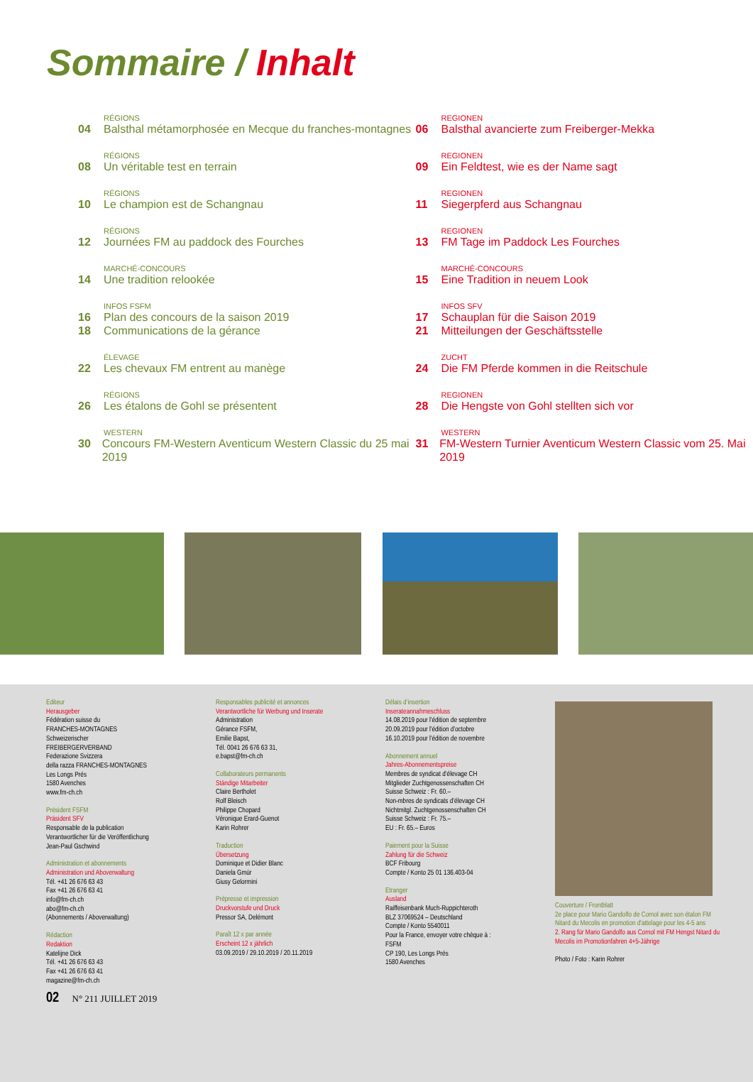Sommaire / Inhalt
RÉGIONS
04 Balsthal métamorphosée en Mecque du franches-montagnes
RÉGIONS
08 Un véritable test en terrain
RÉGIONS
10 Le champion est de Schangnau
RÉGIONS
12 Journées FM au paddock des Fourches
MARCHÉ-CONCOURS
14 Une tradition relookée
INFOS FSFM
16 Plan des concours de la saison 2019
18 Communications de la gérance
ÉLEVAGE
22 Les chevaux FM entrent au manège
RÉGIONS
26 Les étalons de Gohl se présentent
WESTERN
30 Concours FM-Western Aventicum Western Classic du 25 mai 2019
REGIONEN
06 Balsthal avancierte zum Freiberger-Mekka
REGIONEN
09 Ein Feldtest, wie es der Name sagt
REGIONEN
11 Siegerpferd aus Schangnau
REGIONEN
13 FM Tage im Paddock Les Fourches
MARCHÉ-CONCOURS
15 Eine Tradition in neuem Look
INFOS SFV
17 Schauplan für die Saison 2019
21 Mitteilungen der Geschäftsstelle
ZUCHT
24 Die FM Pferde kommen in die Reitschule
REGIONEN
28 Die Hengste von Gohl stellten sich vor
WESTERN
31 FM-Western Turnier Aventicum Western Classic vom 25. Mai 2019
Editeur
Herausgeber
Fédération suisse du
FRANCHES-MONTAGNES
Schweizerischer
FREIBERGERVERBAND
Federazione Svizzera
della razza FRANCHES-MONTAGNES
Les Longs Prés
1580 Avenches
www.fm-ch.ch
Président FSFM
Präsident SFV
Responsable de la publication
Verantwortlicher für die Veröffentlichung
Jean-Paul Gschwind
Administration et abonnements
Administration und Aboverwaltung
Tél. +41 26 676 63 43
Fax +41 26 676 63 41
info@fm-ch.ch
abo@fm-ch.ch
(Abonnements / Aboverwaltung)
Rédaction
Redaktion
Katelijne Dick
Tél. +41 26 676 63 43
Fax +41 26 676 63 41
magazine@fm-ch.ch
02 N° 211 JUILLET 2019
Responsables publicité et annonces
Verantwortliche für Werbung und Inserate
Administration
Gérance FSFM,
Emilie Bapst,
Tél. 0041 26 676 63 31,
e.bapst@fm-ch.ch
Collaborateurs permanents
Ständige Mitarbeiter
Claire Bertholet
Rolf Bleisch
Philippe Chopard
Véronique Erard-Guenot
Karin Rohrer
Traduction
Übersetzung
Dominique et Didier Blanc
Daniela Gmür
Giusy Gelormini
Prépresse et impression
Druckvorstufe und Druck
Pressor SA, Delémont
Paraît 12 x par année
Erscheint 12 x jährlich
03.09.2019 / 29.10.2019 / 20.11.2019
Délais d’insertion
Inserateannahmeschluss
14.08.2019 pour l'édition de septembre
20.09.2019 pour l'édition d'octobre
16.10.2019 pour l'édition de novembre
Abonnement annuel
Jahres-Abonnementspreise
Membres de syndicat d’élevage CH
Mitglieder Zuchtgenossenschaften CH
Suisse Schweiz : Fr. 60.–
Non-mbres de syndicats d’élevage CH
Nichtmitgl. Zuchtgenossenschaften CH
Suisse Schweiz : Fr. 75.–
EU : Fr. 65.– Euros
Paiement pour la Suisse
Zahlung für die Schweiz
BCF Fribourg
Compte / Konto 25 01 136.403-04
Etranger
Ausland
Raiffeisenbank Much-Ruppichteroth
BLZ 37069524 – Deutschland
Compte / Konto 5540011
Pour la France, envoyer votre chèque à :
FSFM
CP 190, Les Longs Prés
1580 Avenches
Couverture / Frontblatt
2e place pour Mario Gandolfo de Cornol avec son étalon FM Nitard du Mecolis en promotion d'attelage pour les 4-5 ans
2. Rang für Mario Gandolfo aus Cornol mit FM Hengst Nitard du Mecolis im Promotionfahren 4+5-Jährige
Photo / Foto : Karin Rohrer